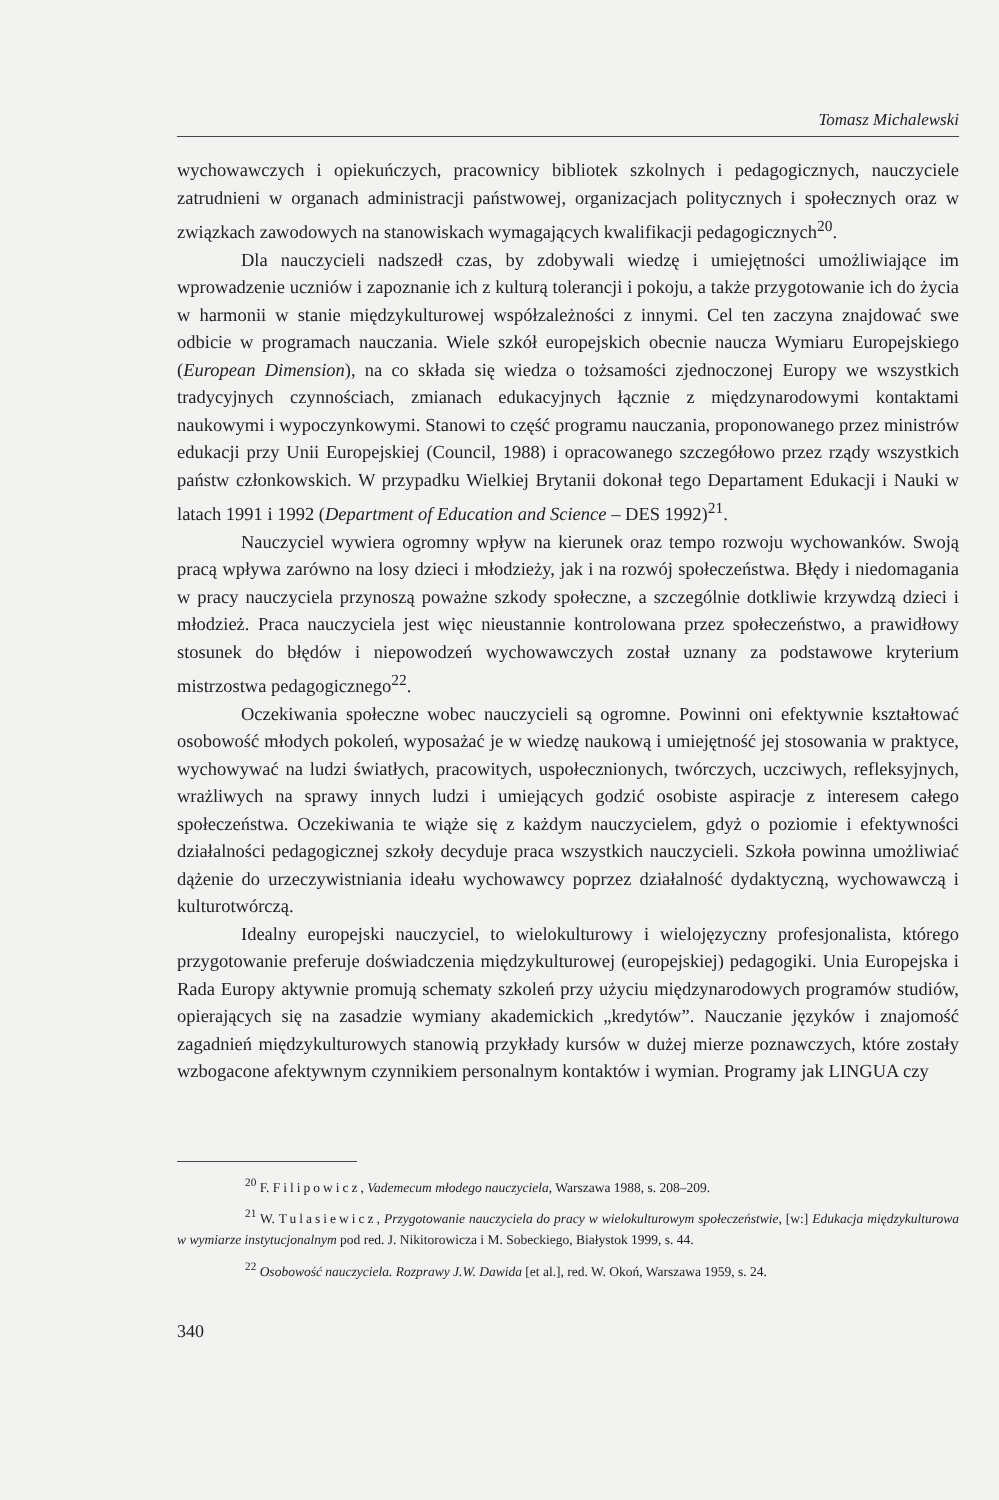Tomasz Michalewski
wychowawczych i opiekuńczych, pracownicy bibliotek szkolnych i pedagogicznych, nauczyciele zatrudnieni w organach administracji państwowej, organizacjach politycznych i społecznych oraz w związkach zawodowych na stanowiskach wymagających kwalifikacji pedagogicznych<sup>20</sup>.
Dla nauczycieli nadszedł czas, by zdobywali wiedzę i umiejętności umożliwiające im wprowadzenie uczniów i zapoznanie ich z kulturą tolerancji i pokoju, a także przygotowanie ich do życia w harmonii w stanie międzykulturowej współzależności z innymi. Cel ten zaczyna znajdować swe odbicie w programach nauczania. Wiele szkół europejskich obecnie naucza Wymiaru Europejskiego (European Dimension), na co składa się wiedza o tożsamości zjednoczonej Europy we wszystkich tradycyjnych czynnościach, zmianach edukacyjnych łącznie z międzynarodowymi kontaktami naukowymi i wypoczynkowymi. Stanowi to część programu nauczania, proponowanego przez ministrów edukacji przy Unii Europejskiej (Council, 1988) i opracowanego szczegółowo przez rządy wszystkich państw członkowskich. W przypadku Wielkiej Brytanii dokonał tego Departament Edukacji i Nauki w latach 1991 i 1992 (Department of Education and Science – DES 1992)<sup>21</sup>.
Nauczyciel wywiera ogromny wpływ na kierunek oraz tempo rozwoju wychowanków. Swoją pracą wpływa zarówno na losy dzieci i młodzieży, jak i na rozwój społeczeństwa. Błędy i niedomagania w pracy nauczyciela przynoszą poważne szkody społeczne, a szczególnie dotkliwie krzywdzą dzieci i młodzież. Praca nauczyciela jest więc nieustannie kontrolowana przez społeczeństwo, a prawidłowy stosunek do błędów i niepowodzeń wychowawczych został uznany za podstawowe kryterium mistrzostwa pedagogicznego<sup>22</sup>.
Oczekiwania społeczne wobec nauczycieli są ogromne. Powinni oni efektywnie kształtować osobowość młodych pokoleń, wyposażać je w wiedzę naukową i umiejętność jej stosowania w praktyce, wychowywać na ludzi światłych, pracowitych, uspołecznionych, twórczych, uczciwych, refleksyjnych, wrażliwych na sprawy innych ludzi i umiejących godzić osobiste aspiracje z interesem całego społeczeństwa. Oczekiwania te wiąże się z każdym nauczycielem, gdyż o poziomie i efektywności działalności pedagogicznej szkoły decyduje praca wszystkich nauczycieli. Szkoła powinna umożliwiać dążenie do urzeczywistniania ideału wychowawcy poprzez działalność dydaktyczną, wychowawczą i kulturotwórczą.
Idealny europejski nauczyciel, to wielokulturowy i wielojęzyczny profesjonalista, którego przygotowanie preferuje doświadczenia międzykulturowej (europejskiej) pedagogiki. Unia Europejska i Rada Europy aktywnie promują schematy szkoleń przy użyciu międzynarodowych programów studiów, opierających się na zasadzie wymiany akademickich „kredytów”. Nauczanie języków i znajomość zagadnień międzykulturowych stanowią przykłady kursów w dużej mierze poznawczych, które zostały wzbogacone afektywnym czynnikiem personalnym kontaktów i wymian. Programy jak LINGUA czy
<sup>20</sup> F. Filipowicz, Vademecum młodego nauczyciela, Warszawa 1988, s. 208–209.
<sup>21</sup> W. Tulasiewicz, Przygotowanie nauczyciela do pracy w wielokulturowym społeczeństwie, [w:] Edukacja międzykulturowa w wymiarze instytucjonalnym pod red. J. Nikitorowicza i M. Sobeckiego, Białystok 1999, s. 44.
<sup>22</sup> Osobowość nauczyciela. Rozprawy J.W. Dawida [et al.], red. W. Okoń, Warszawa 1959, s. 24.
340